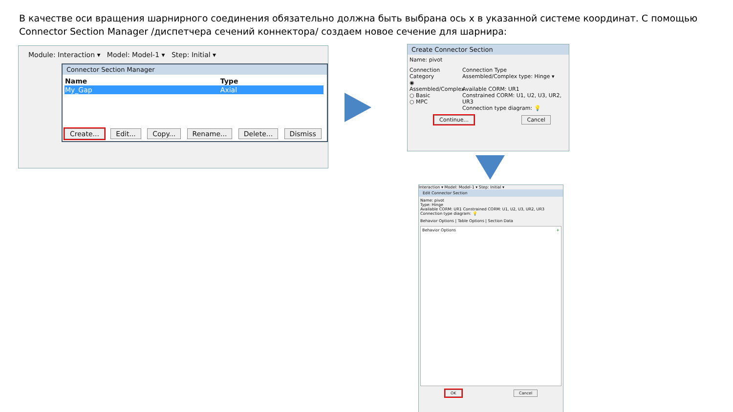В качестве оси вращения шарнирного соединения обязательно должна быть выбрана ось x в указанной системе координат. С помощью Connector Section Manager /диспетчера сечений коннектора/ создаем новое сечение для шарнира:
Module: Interaction ▾ Model: Model-1 ▾ Step: Initial ▾
Connector Section Manager
| Name | Type |
| --- | --- |
| My_Gap | Axial |
Create... Edit... Copy... Rename... Delete... Dismiss
Create Connector Section
Name: pivot
Connection Category
◉ Assembled/Complex
○ Basic
○ MPC
Connection Type
Assembled/Complex type: Hinge ▾
Available CORM: UR1
Constrained CORM: U1, U2, U3, UR2, UR3
Connection type diagram: 💡
Continue... Cancel
Interaction ▾ Model: Model-1 ▾ Step: Initial ▾
Edit Connector Section
Name: pivot
Type: Hinge
Available CORM: UR1 Constrained CORM: U1, U2, U3, UR2, UR3
Connection type diagram: 💡
Behavior Options | Table Options | Section Data
Behavior Options +
OK Cancel